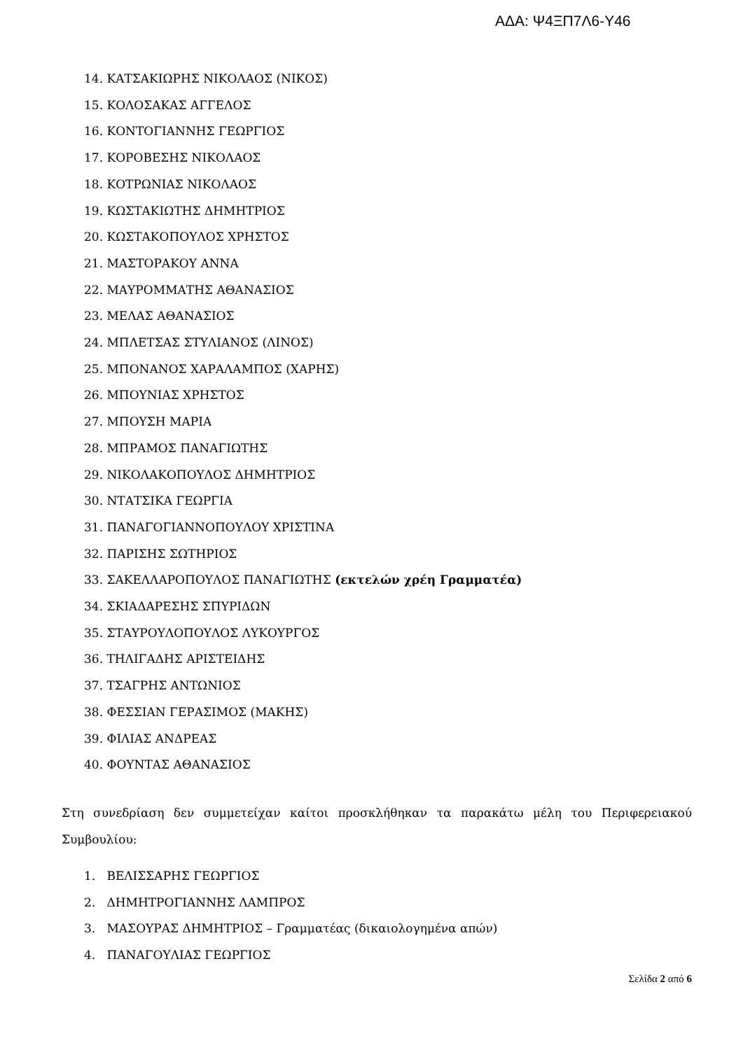ΑΔΑ: Ψ4ΞΠ7Λ6-Υ46
14. ΚΑΤΣΑΚΙΩΡΗΣ ΝΙΚΟΛΑΟΣ (ΝΙΚΟΣ)
15. ΚΟΛΟΣΑΚΑΣ ΑΓΓΕΛΟΣ
16. ΚΟΝΤΟΓΙΑΝΝΗΣ ΓΕΩΡΓΙΟΣ
17. ΚΟΡΟΒΕΣΗΣ ΝΙΚΟΛΑΟΣ
18. ΚΟΤΡΩΝΙΑΣ ΝΙΚΟΛΑΟΣ
19. ΚΩΣΤΑΚΙΩΤΗΣ ΔΗΜΗΤΡΙΟΣ
20. ΚΩΣΤΑΚΟΠΟΥΛΟΣ ΧΡΗΣΤΟΣ
21. ΜΑΣΤΟΡΑΚΟΥ ΑΝΝΑ
22. ΜΑΥΡΟΜΜΑΤΗΣ ΑΘΑΝΑΣΙΟΣ
23. ΜΕΛΑΣ ΑΘΑΝΑΣΙΟΣ
24. ΜΠΛΕΤΣΑΣ ΣΤΥΛΙΑΝΟΣ (ΛΙΝΟΣ)
25. ΜΠΟΝΑΝΟΣ ΧΑΡΑΛΑΜΠΟΣ (ΧΑΡΗΣ)
26. ΜΠΟΥΝΙΑΣ ΧΡΗΣΤΟΣ
27. ΜΠΟΥΣΗ ΜΑΡΙΑ
28. ΜΠΡΑΜΟΣ ΠΑΝΑΓΙΩΤΗΣ
29. ΝΙΚΟΛΑΚΟΠΟΥΛΟΣ ΔΗΜΗΤΡΙΟΣ
30. ΝΤΑΤΣΙΚΑ ΓΕΩΡΓΙΑ
31. ΠΑΝΑΓΟΓΙΑΝΝΟΠΟΥΛΟΥ ΧΡΙΣΤΙΝΑ
32. ΠΑΡΙΣΗΣ ΣΩΤΗΡΙΟΣ
33. ΣΑΚΕΛΛΑΡΟΠΟΥΛΟΣ ΠΑΝΑΓΙΩΤΗΣ (εκτελών χρέη Γραμματέα)
34. ΣΚΙΑΔΑΡΕΣΗΣ ΣΠΥΡΙΔΩΝ
35. ΣΤΑΥΡΟΥΛΟΠΟΥΛΟΣ ΛΥΚΟΥΡΓΟΣ
36. ΤΗΛΙΓΑΔΗΣ ΑΡΙΣΤΕΙΔΗΣ
37. ΤΣΑΓΡΗΣ ΑΝΤΩΝΙΟΣ
38. ΦΕΣΣΙΑΝ ΓΕΡΑΣΙΜΟΣ (ΜΑΚΗΣ)
39. ΦΙΛΙΑΣ ΑΝΔΡΕΑΣ
40. ΦΟΥΝΤΑΣ ΑΘΑΝΑΣΙΟΣ
Στη συνεδρίαση δεν συμμετείχαν καίτοι προσκλήθηκαν τα παρακάτω μέλη του Περιφερειακού Συμβουλίου:
1. ΒΕΛΙΣΣΑΡΗΣ ΓΕΩΡΓΙΟΣ
2. ΔΗΜΗΤΡΟΓΙΑΝΝΗΣ ΛΑΜΠΡΟΣ
3. ΜΑΣΟΥΡΑΣ ΔΗΜΗΤΡΙΟΣ – Γραμματέας (δικαιολογημένα απών)
4. ΠΑΝΑΓΟΥΛΙΑΣ ΓΕΩΡΓΙΟΣ
Σελίδα 2 από 6